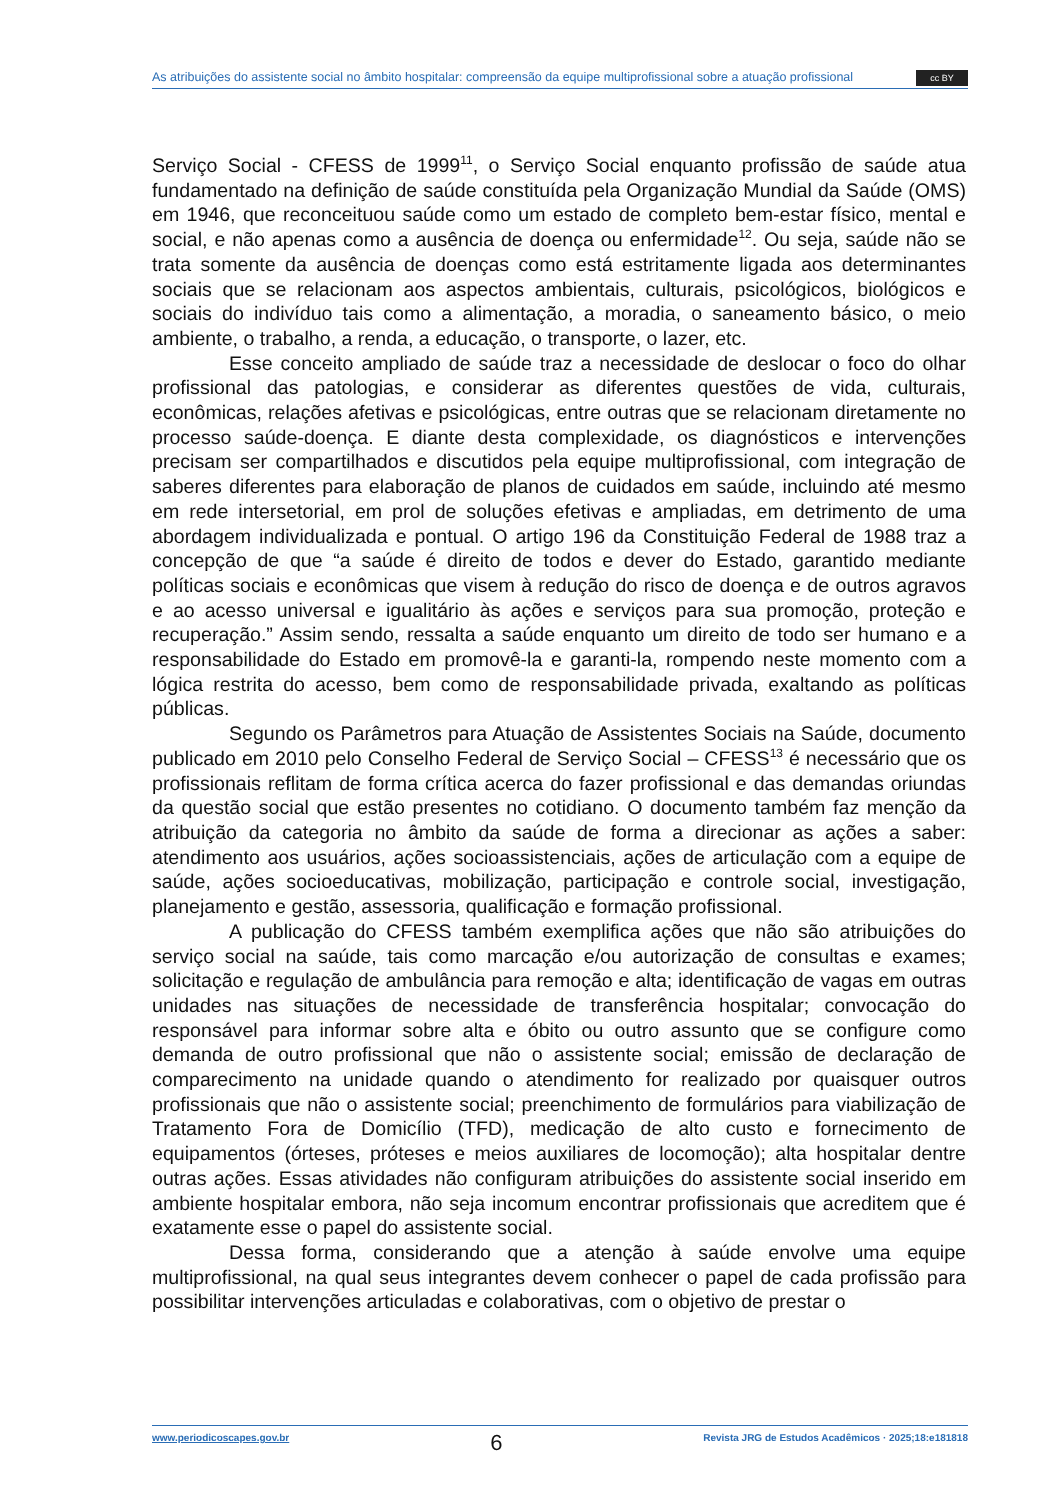As atribuições do assistente social no âmbito hospitalar: compreensão da equipe multiprofissional sobre a atuação profissional cc BY
Serviço Social - CFESS de 1999<sup>11</sup>, o Serviço Social enquanto profissão de saúde atua fundamentado na definição de saúde constituída pela Organização Mundial da Saúde (OMS) em 1946, que reconceituou saúde como um estado de completo bem-estar físico, mental e social, e não apenas como a ausência de doença ou enfermidade<sup>12</sup>. Ou seja, saúde não se trata somente da ausência de doenças como está estritamente ligada aos determinantes sociais que se relacionam aos aspectos ambientais, culturais, psicológicos, biológicos e sociais do indivíduo tais como a alimentação, a moradia, o saneamento básico, o meio ambiente, o trabalho, a renda, a educação, o transporte, o lazer, etc.
Esse conceito ampliado de saúde traz a necessidade de deslocar o foco do olhar profissional das patologias, e considerar as diferentes questões de vida, culturais, econômicas, relações afetivas e psicológicas, entre outras que se relacionam diretamente no processo saúde-doença. E diante desta complexidade, os diagnósticos e intervenções precisam ser compartilhados e discutidos pela equipe multiprofissional, com integração de saberes diferentes para elaboração de planos de cuidados em saúde, incluindo até mesmo em rede intersetorial, em prol de soluções efetivas e ampliadas, em detrimento de uma abordagem individualizada e pontual. O artigo 196 da Constituição Federal de 1988 traz a concepção de que “a saúde é direito de todos e dever do Estado, garantido mediante políticas sociais e econômicas que visem à redução do risco de doença e de outros agravos e ao acesso universal e igualitário às ações e serviços para sua promoção, proteção e recuperação.” Assim sendo, ressalta a saúde enquanto um direito de todo ser humano e a responsabilidade do Estado em promovê-la e garanti-la, rompendo neste momento com a lógica restrita do acesso, bem como de responsabilidade privada, exaltando as políticas públicas.
Segundo os Parâmetros para Atuação de Assistentes Sociais na Saúde, documento publicado em 2010 pelo Conselho Federal de Serviço Social – CFESS<sup>13</sup> é necessário que os profissionais reflitam de forma crítica acerca do fazer profissional e das demandas oriundas da questão social que estão presentes no cotidiano. O documento também faz menção da atribuição da categoria no âmbito da saúde de forma a direcionar as ações a saber: atendimento aos usuários, ações socioassistenciais, ações de articulação com a equipe de saúde, ações socioeducativas, mobilização, participação e controle social, investigação, planejamento e gestão, assessoria, qualificação e formação profissional.
A publicação do CFESS também exemplifica ações que não são atribuições do serviço social na saúde, tais como marcação e/ou autorização de consultas e exames; solicitação e regulação de ambulância para remoção e alta; identificação de vagas em outras unidades nas situações de necessidade de transferência hospitalar; convocação do responsável para informar sobre alta e óbito ou outro assunto que se configure como demanda de outro profissional que não o assistente social; emissão de declaração de comparecimento na unidade quando o atendimento for realizado por quaisquer outros profissionais que não o assistente social; preenchimento de formulários para viabilização de Tratamento Fora de Domicílio (TFD), medicação de alto custo e fornecimento de equipamentos (órteses, próteses e meios auxiliares de locomoção); alta hospitalar dentre outras ações. Essas atividades não configuram atribuições do assistente social inserido em ambiente hospitalar embora, não seja incomum encontrar profissionais que acreditem que é exatamente esse o papel do assistente social.
Dessa forma, considerando que a atenção à saúde envolve uma equipe multiprofissional, na qual seus integrantes devem conhecer o papel de cada profissão para possibilitar intervenções articuladas e colaborativas, com o objetivo de prestar o
www.periodicoscapes.gov.br 6 Revista JRG de Estudos Acadêmicos · 2025;18:e181818